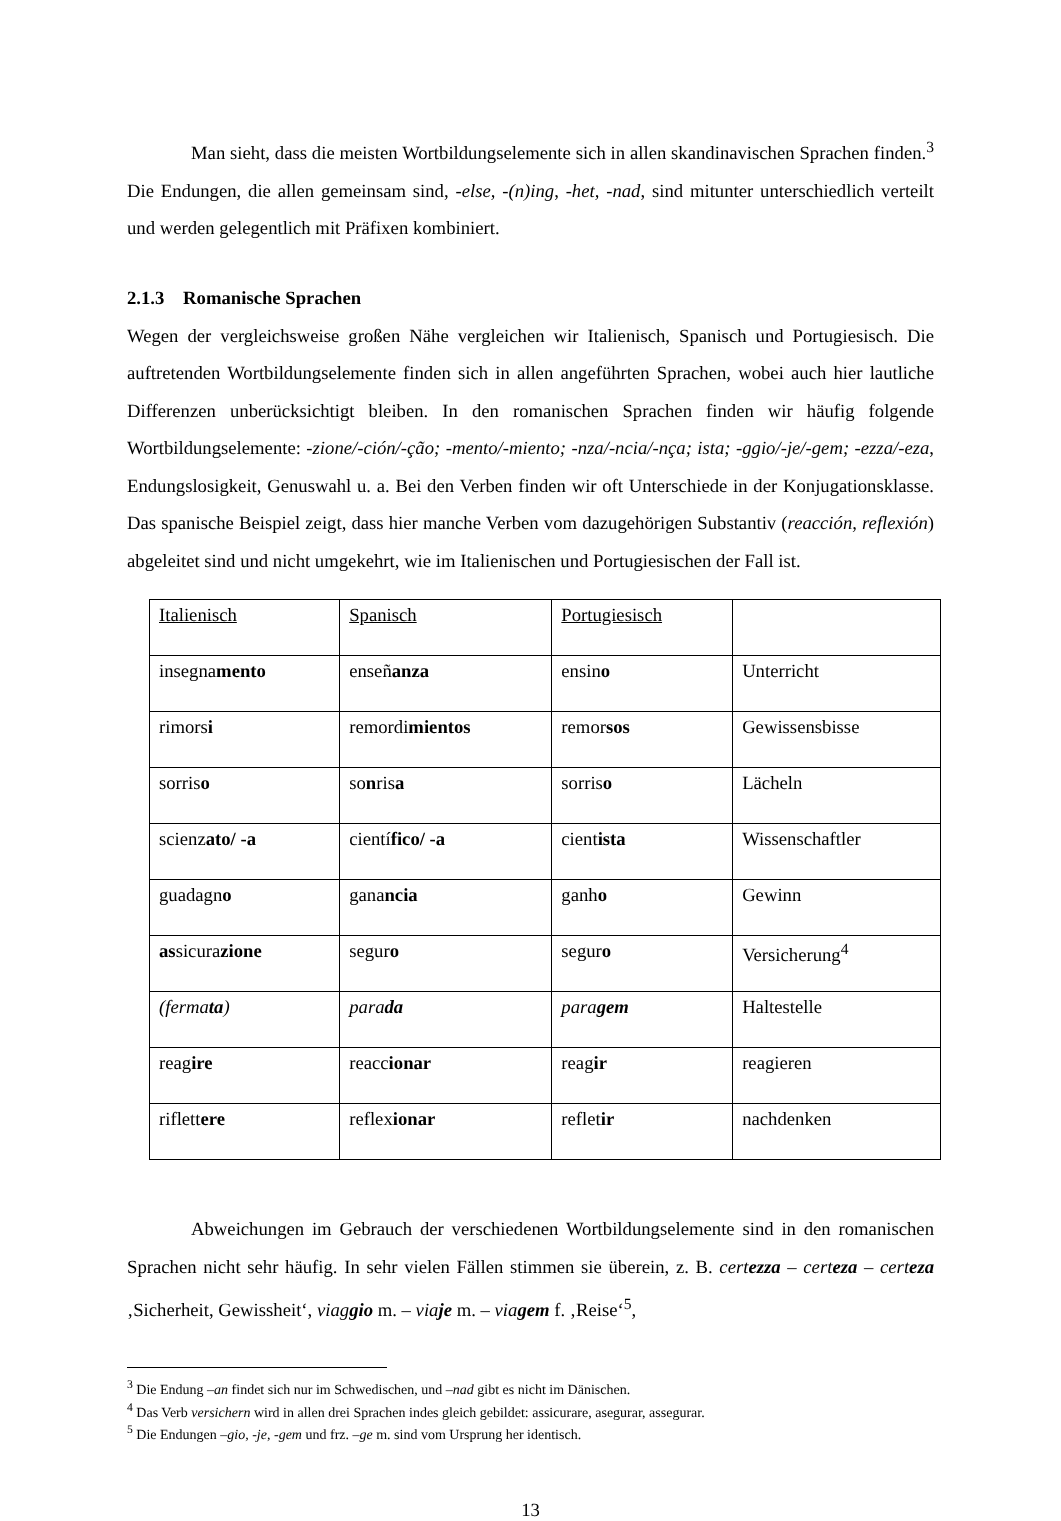Man sieht, dass die meisten Wortbildungselemente sich in allen skandinavischen Sprachen finden.<sup>3</sup> Die Endungen, die allen gemeinsam sind, -else, -(n)ing, -het, -nad, sind mitunter unterschiedlich verteilt und werden gelegentlich mit Präfixen kombiniert.
2.1.3 Romanische Sprachen
Wegen der vergleichsweise großen Nähe vergleichen wir Italienisch, Spanisch und Portugiesisch. Die auftretenden Wortbildungselemente finden sich in allen angeführten Sprachen, wobei auch hier lautliche Differenzen unberücksichtigt bleiben. In den romanischen Sprachen finden wir häufig folgende Wortbildungselemente: -zione/-ción/-ção; -mento/-miento; -nza/-ncia/-nça; ista; -ggio/-je/-gem; -ezza/-eza, Endungslosigkeit, Genuswahl u. a. Bei den Verben finden wir oft Unterschiede in der Konjugationsklasse. Das spanische Beispiel zeigt, dass hier manche Verben vom dazugehörigen Substantiv (reacción, reflexión) abgeleitet sind und nicht umgekehrt, wie im Italienischen und Portugiesischen der Fall ist.
| Italienisch | Spanisch | Portugiesisch | |
| insegna mento | enseñ anza | ensin o | Unterricht |
| rimors i | remordi mientos | remor sos | Gewissensbisse |
| sorris o | so n ris a | sorris o | Lächeln |
| scienz ato/ -a | cientí fico/ -a | cient ista | Wissenschaftler |
| guadagn o | gana ncia | ganh o | Gewinn |
| as sicura zione | segur o | segur o | Versicherung<sup>4</sup> |
| (ferma ta ) | para da | para gem | Haltestelle |
| reag ire | reacc ionar | reag ir | reagieren |
| riflett ere | reflex ionar | reflet ir | nachdenken |
Abweichungen im Gebrauch der verschiedenen Wortbildungselemente sind in den romanischen Sprachen nicht sehr häufig. In sehr vielen Fällen stimmen sie überein, z. B. certezza – certeza – certeza ‚Sicherheit, Gewissheit‘, viaggio m. – viaje m. – viagem f. ‚Reise‘<sup>5</sup>,
<sup>3</sup> Die Endung –an findet sich nur im Schwedischen, und –nad gibt es nicht im Dänischen.
<sup>4</sup> Das Verb versichern wird in allen drei Sprachen indes gleich gebildet: assicurare, asegurar, assegurar.
<sup>5</sup> Die Endungen –gio, -je, -gem und frz. –ge m. sind vom Ursprung her identisch.
13